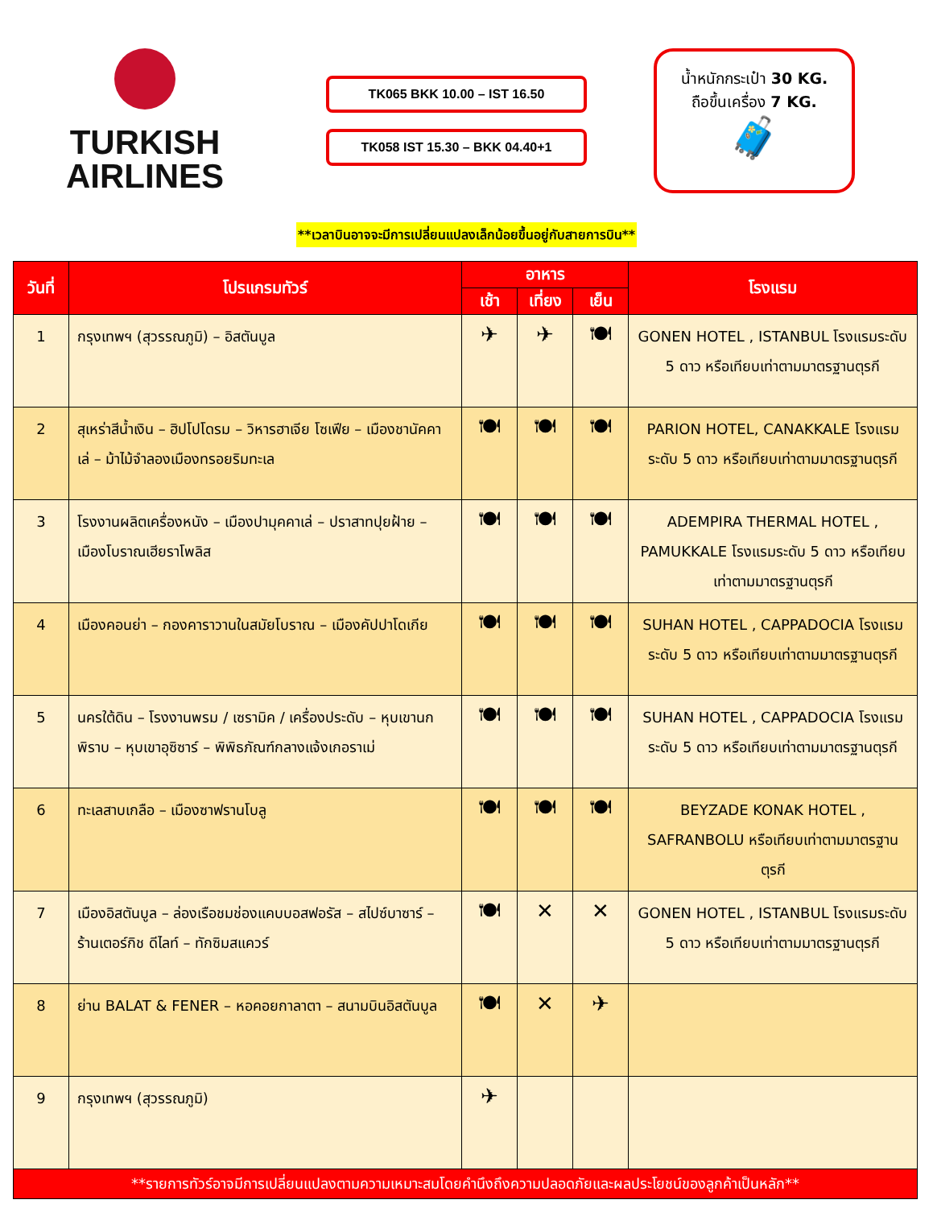TURKISH
AIRLINES
TK065 BKK 10.00 – IST 16.50
TK058 IST 15.30 – BKK 04.40+1
น้ำหนักกระเป๋า 30 KG.
ถือขึ้นเครื่อง 7 KG.
🧳
**เวลาบินอาจจะมีการเปลี่ยนแปลงเล็กน้อยขึ้นอยู่กับสายการบิน**
| วันที่ | โปรแกรมทัวร์ | อาหาร | | | โรงแรม |
| --- | --- | --- | --- | --- | --- |
| | | เช้า | เที่ยง | เย็น | |
| 1 | กรุงเทพฯ (สุวรรณภูมิ) – อิสตันบูล | ✈ | ✈ | 🍽 | GONEN HOTEL , ISTANBUL โรงแรมระดับ 5 ดาว หรือเทียบเท่าตามมาตรฐานตุรกี |
| 2 | สุเหร่าสีน้ำเงิน – ฮิปโปโดรม – วิหารฮาเจีย โซเฟีย – เมืองชานัคคาเล่ – ม้าไม้จำลองเมืองทรอยริมทะเล | 🍽 | 🍽 | 🍽 | PARION HOTEL, CANAKKALE โรงแรมระดับ 5 ดาว หรือเทียบเท่าตามมาตรฐานตุรกี |
| 3 | โรงงานผลิตเครื่องหนัง – เมืองปามุคคาเล่ – ปราสาทปุยฝ้าย – เมืองโบราณเฮียราโพลิส | 🍽 | 🍽 | 🍽 | ADEMPIRA THERMAL HOTEL , PAMUKKALE โรงแรมระดับ 5 ดาว หรือเทียบเท่าตามมาตรฐานตุรกี |
| 4 | เมืองคอนย่า – กองคาราวานในสมัยโบราณ – เมืองคัปปาโดเกีย | 🍽 | 🍽 | 🍽 | SUHAN HOTEL , CAPPADOCIA โรงแรมระดับ 5 ดาว หรือเทียบเท่าตามมาตรฐานตุรกี |
| 5 | นครใต้ดิน – โรงงานพรม / เซรามิค / เครื่องประดับ – หุบเขานกพิราบ – หุบเขาอุซิซาร์ – พิพิธภัณฑ์กลางแจ้งเกอราเม่ | 🍽 | 🍽 | 🍽 | SUHAN HOTEL , CAPPADOCIA โรงแรมระดับ 5 ดาว หรือเทียบเท่าตามมาตรฐานตุรกี |
| 6 | ทะเลสาบเกลือ – เมืองซาฟรานโบลู | 🍽 | 🍽 | 🍽 | BEYZADE KONAK HOTEL , SAFRANBOLU หรือเทียบเท่าตามมาตรฐานตุรกี |
| 7 | เมืองอิสตันบูล – ล่องเรือชมช่องแคบบอสฟอรัส – สไปซ์บาซาร์ – ร้านเตอร์กิช ดีไลท์ – ทักซิมสแควร์ | 🍽 | ✕ | ✕ | GONEN HOTEL , ISTANBUL โรงแรมระดับ 5 ดาว หรือเทียบเท่าตามมาตรฐานตุรกี |
| 8 | ย่าน BALAT & FENER – หอคอยกาลาตา – สนามบินอิสตันบูล | 🍽 | ✕ | ✈ | |
| 9 | กรุงเทพฯ (สุวรรณภูมิ) | ✈ | | | |
| **รายการทัวร์อาจมีการเปลี่ยนแปลงตามความเหมาะสมโดยคำนึงถึงความปลอดภัยและผลประโยชน์ของลูกค้าเป็นหลัก** | | | | | |